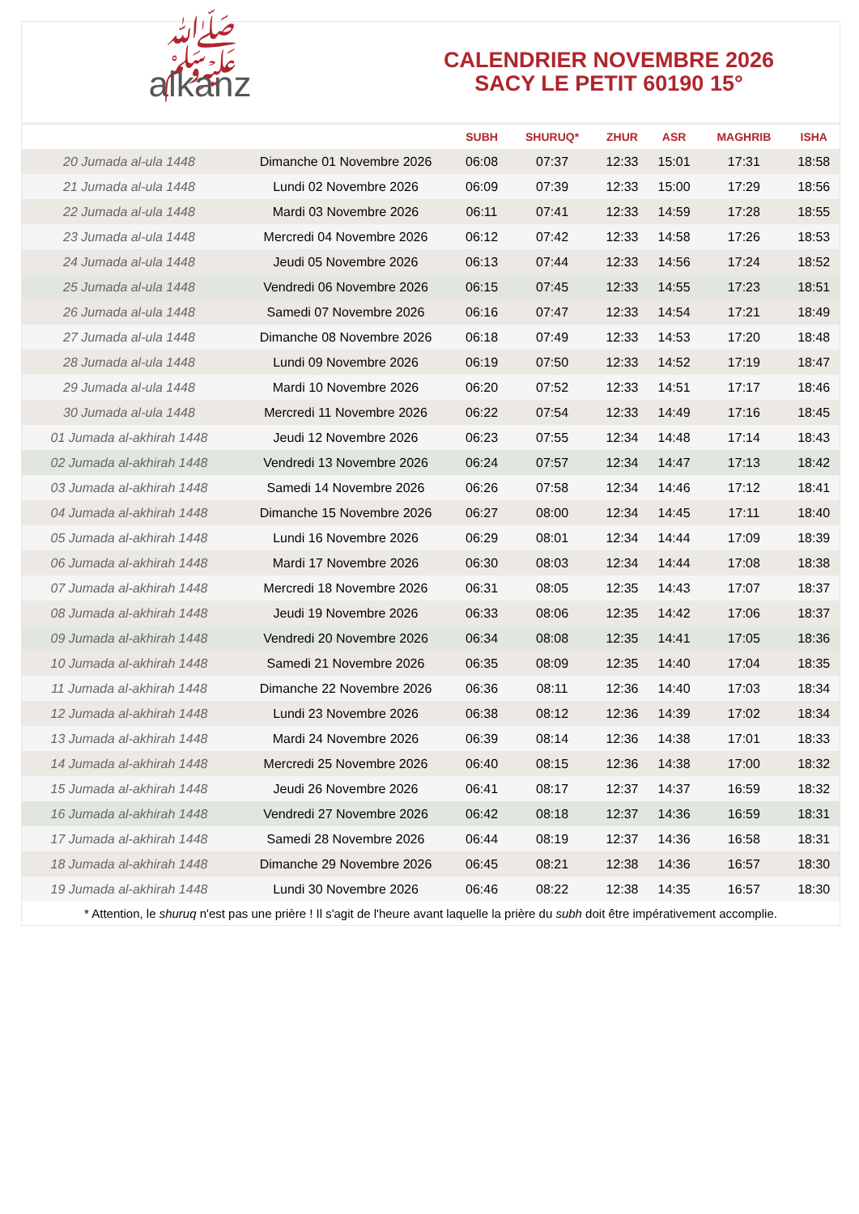ﷺalkanz
CALENDRIER NOVEMBRE 2026
SACY LE PETIT 60190 15°
| | | SUBH | SHURUQ* | ZHUR | ASR | MAGHRIB | ISHA |
| --- | --- | --- | --- | --- | --- | --- | --- |
| 20 Jumada al-ula 1448 | Dimanche 01 Novembre 2026 | 06:08 | 07:37 | 12:33 | 15:01 | 17:31 | 18:58 |
| 21 Jumada al-ula 1448 | Lundi 02 Novembre 2026 | 06:09 | 07:39 | 12:33 | 15:00 | 17:29 | 18:56 |
| 22 Jumada al-ula 1448 | Mardi 03 Novembre 2026 | 06:11 | 07:41 | 12:33 | 14:59 | 17:28 | 18:55 |
| 23 Jumada al-ula 1448 | Mercredi 04 Novembre 2026 | 06:12 | 07:42 | 12:33 | 14:58 | 17:26 | 18:53 |
| 24 Jumada al-ula 1448 | Jeudi 05 Novembre 2026 | 06:13 | 07:44 | 12:33 | 14:56 | 17:24 | 18:52 |
| 25 Jumada al-ula 1448 | Vendredi 06 Novembre 2026 | 06:15 | 07:45 | 12:33 | 14:55 | 17:23 | 18:51 |
| 26 Jumada al-ula 1448 | Samedi 07 Novembre 2026 | 06:16 | 07:47 | 12:33 | 14:54 | 17:21 | 18:49 |
| 27 Jumada al-ula 1448 | Dimanche 08 Novembre 2026 | 06:18 | 07:49 | 12:33 | 14:53 | 17:20 | 18:48 |
| 28 Jumada al-ula 1448 | Lundi 09 Novembre 2026 | 06:19 | 07:50 | 12:33 | 14:52 | 17:19 | 18:47 |
| 29 Jumada al-ula 1448 | Mardi 10 Novembre 2026 | 06:20 | 07:52 | 12:33 | 14:51 | 17:17 | 18:46 |
| 30 Jumada al-ula 1448 | Mercredi 11 Novembre 2026 | 06:22 | 07:54 | 12:33 | 14:49 | 17:16 | 18:45 |
| 01 Jumada al-akhirah 1448 | Jeudi 12 Novembre 2026 | 06:23 | 07:55 | 12:34 | 14:48 | 17:14 | 18:43 |
| 02 Jumada al-akhirah 1448 | Vendredi 13 Novembre 2026 | 06:24 | 07:57 | 12:34 | 14:47 | 17:13 | 18:42 |
| 03 Jumada al-akhirah 1448 | Samedi 14 Novembre 2026 | 06:26 | 07:58 | 12:34 | 14:46 | 17:12 | 18:41 |
| 04 Jumada al-akhirah 1448 | Dimanche 15 Novembre 2026 | 06:27 | 08:00 | 12:34 | 14:45 | 17:11 | 18:40 |
| 05 Jumada al-akhirah 1448 | Lundi 16 Novembre 2026 | 06:29 | 08:01 | 12:34 | 14:44 | 17:09 | 18:39 |
| 06 Jumada al-akhirah 1448 | Mardi 17 Novembre 2026 | 06:30 | 08:03 | 12:34 | 14:44 | 17:08 | 18:38 |
| 07 Jumada al-akhirah 1448 | Mercredi 18 Novembre 2026 | 06:31 | 08:05 | 12:35 | 14:43 | 17:07 | 18:37 |
| 08 Jumada al-akhirah 1448 | Jeudi 19 Novembre 2026 | 06:33 | 08:06 | 12:35 | 14:42 | 17:06 | 18:37 |
| 09 Jumada al-akhirah 1448 | Vendredi 20 Novembre 2026 | 06:34 | 08:08 | 12:35 | 14:41 | 17:05 | 18:36 |
| 10 Jumada al-akhirah 1448 | Samedi 21 Novembre 2026 | 06:35 | 08:09 | 12:35 | 14:40 | 17:04 | 18:35 |
| 11 Jumada al-akhirah 1448 | Dimanche 22 Novembre 2026 | 06:36 | 08:11 | 12:36 | 14:40 | 17:03 | 18:34 |
| 12 Jumada al-akhirah 1448 | Lundi 23 Novembre 2026 | 06:38 | 08:12 | 12:36 | 14:39 | 17:02 | 18:34 |
| 13 Jumada al-akhirah 1448 | Mardi 24 Novembre 2026 | 06:39 | 08:14 | 12:36 | 14:38 | 17:01 | 18:33 |
| 14 Jumada al-akhirah 1448 | Mercredi 25 Novembre 2026 | 06:40 | 08:15 | 12:36 | 14:38 | 17:00 | 18:32 |
| 15 Jumada al-akhirah 1448 | Jeudi 26 Novembre 2026 | 06:41 | 08:17 | 12:37 | 14:37 | 16:59 | 18:32 |
| 16 Jumada al-akhirah 1448 | Vendredi 27 Novembre 2026 | 06:42 | 08:18 | 12:37 | 14:36 | 16:59 | 18:31 |
| 17 Jumada al-akhirah 1448 | Samedi 28 Novembre 2026 | 06:44 | 08:19 | 12:37 | 14:36 | 16:58 | 18:31 |
| 18 Jumada al-akhirah 1448 | Dimanche 29 Novembre 2026 | 06:45 | 08:21 | 12:38 | 14:36 | 16:57 | 18:30 |
| 19 Jumada al-akhirah 1448 | Lundi 30 Novembre 2026 | 06:46 | 08:22 | 12:38 | 14:35 | 16:57 | 18:30 |
* Attention, le shuruq n'est pas une prière ! Il s'agit de l'heure avant laquelle la prière du subh doit être impérativement accomplie.